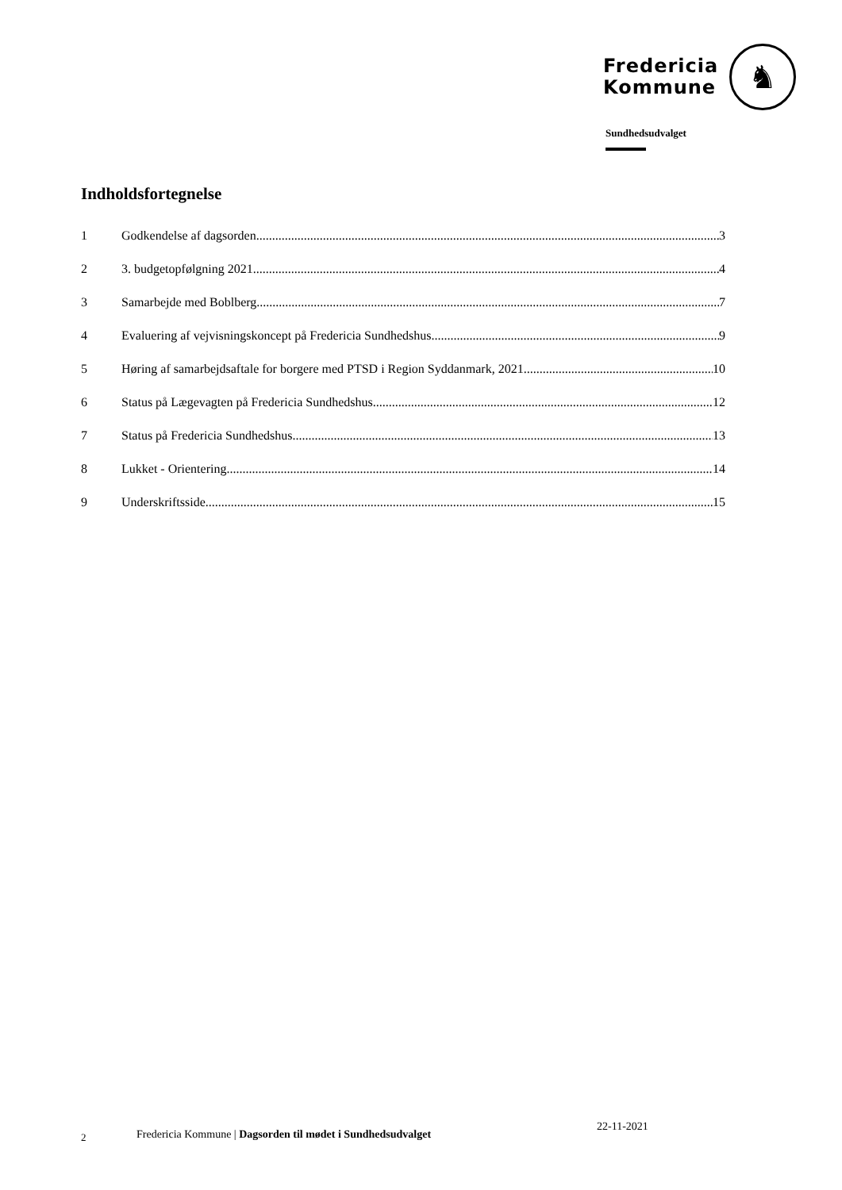Fredericia
Kommune
♞
Sundhedsudvalget
Indholdsfortegnelse
1 Godkendelse af dagsorden 3
2 3. budgetopfølgning 2021 4
3 Samarbejde med Boblberg 7
4 Evaluering af vejvisningskoncept på Fredericia Sundhedshus 9
5 Høring af samarbejdsaftale for borgere med PTSD i Region Syddanmark, 2021 10
6 Status på Lægevagten på Fredericia Sundhedshus 12
7 Status på Fredericia Sundhedshus 13
8 Lukket - Orientering 14
9 Underskriftsside 15
2 Fredericia Kommune | Dagsorden til mødet i Sundhedsudvalget 22-11-2021